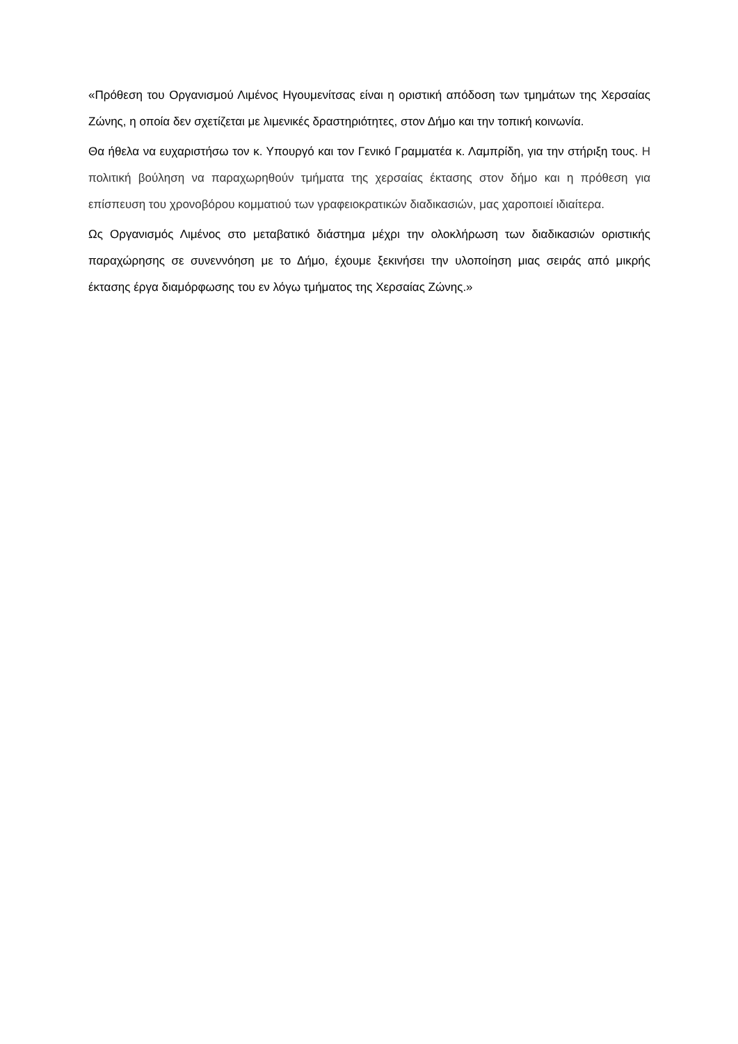«Πρόθεση του Οργανισμού Λιμένος Ηγουμενίτσας είναι η οριστική απόδοση των τμημάτων της Χερσαίας Ζώνης, η οποία δεν σχετίζεται με λιμενικές δραστηριότητες, στον Δήμο και την τοπική κοινωνία.
Θα ήθελα να ευχαριστήσω τον κ. Υπουργό και τον Γενικό Γραμματέα κ. Λαμπρίδη, για την στήριξη τους. Η πολιτική βούληση να παραχωρηθούν τμήματα της χερσαίας έκτασης στον δήμο και η πρόθεση για επίσπευση του χρονοβόρου κομματιού των γραφειοκρατικών διαδικασιών, μας χαροποιεί ιδιαίτερα.
Ως Οργανισμός Λιμένος στο μεταβατικό διάστημα μέχρι την ολοκλήρωση των διαδικασιών οριστικής παραχώρησης σε συνεννόηση με το Δήμο, έχουμε ξεκινήσει την υλοποίηση μιας σειράς από μικρής έκτασης έργα διαμόρφωσης του εν λόγω τμήματος της Χερσαίας Ζώνης.»